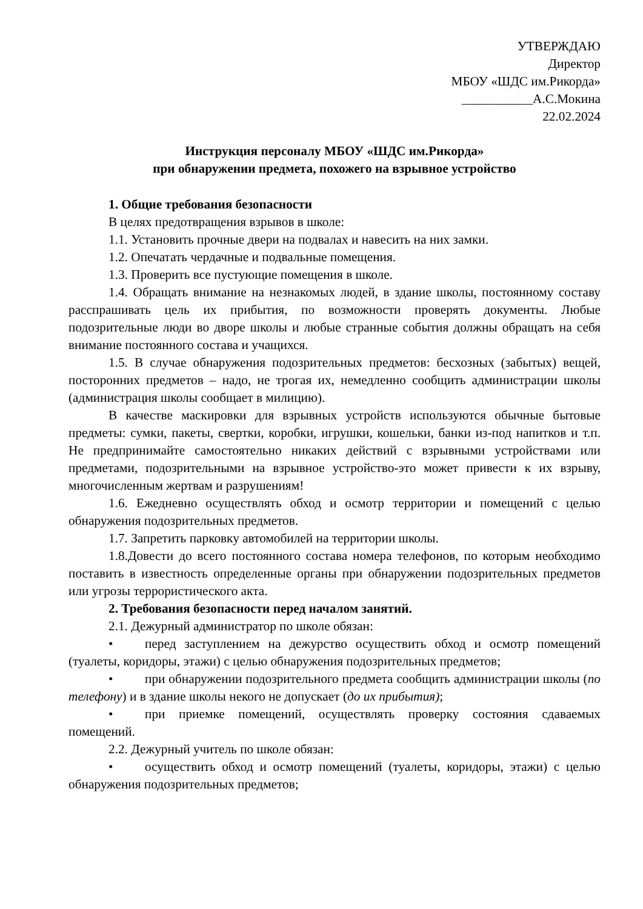УТВЕРЖДАЮ
Директор
МБОУ «ШДС им.Рикорда»
___________А.С.Мокина
22.02.2024
Инструкция персоналу МБОУ «ШДС им.Рикорда»
при обнаружении предмета, похожего на взрывное устройство
1. Общие требования безопасности
В целях предотвращения взрывов в школе:
1.1. Установить прочные двери на подвалах и навесить на них замки.
1.2. Опечатать чердачные и подвальные помещения.
1.3. Проверить все пустующие помещения в школе.
1.4. Обращать внимание на незнакомых людей, в здание школы, постоянному составу расспрашивать цель их прибытия, по возможности проверять документы. Любые подозрительные люди во дворе школы и любые странные события должны обращать на себя внимание постоянного состава и учащихся.
1.5. В случае обнаружения подозрительных предметов: бесхозных (забытых) вещей, посторонних предметов – надо, не трогая их, немедленно сообщить администрации школы (администрация школы сообщает в милицию).
В качестве маскировки для взрывных устройств используются обычные бытовые предметы: сумки, пакеты, свертки, коробки, игрушки, кошельки, банки из-под напитков и т.п. Не предпринимайте самостоятельно никаких действий с взрывными устройствами или предметами, подозрительными на взрывное устройство-это может привести к их взрыву, многочисленным жертвам и разрушениям!
1.6. Ежедневно осуществлять обход и осмотр территории и помещений с целью обнаружения подозрительных предметов.
1.7. Запретить парковку автомобилей на территории школы.
1.8.Довести до всего постоянного состава номера телефонов, по которым необходимо поставить в известность определенные органы при обнаружении подозрительных предметов или угрозы террористического акта.
2. Требования безопасности перед началом занятий.
2.1. Дежурный администратор по школе обязан:
• перед заступлением на дежурство осуществить обход и осмотр помещений (туалеты, коридоры, этажи) с целью обнаружения подозрительных предметов;
• при обнаружении подозрительного предмета сообщить администрации школы (по телефону) и в здание школы некого не допускает (до их прибытия);
• при приемке помещений, осуществлять проверку состояния сдаваемых помещений.
2.2. Дежурный учитель по школе обязан:
• осуществить обход и осмотр помещений (туалеты, коридоры, этажи) с целью обнаружения подозрительных предметов;